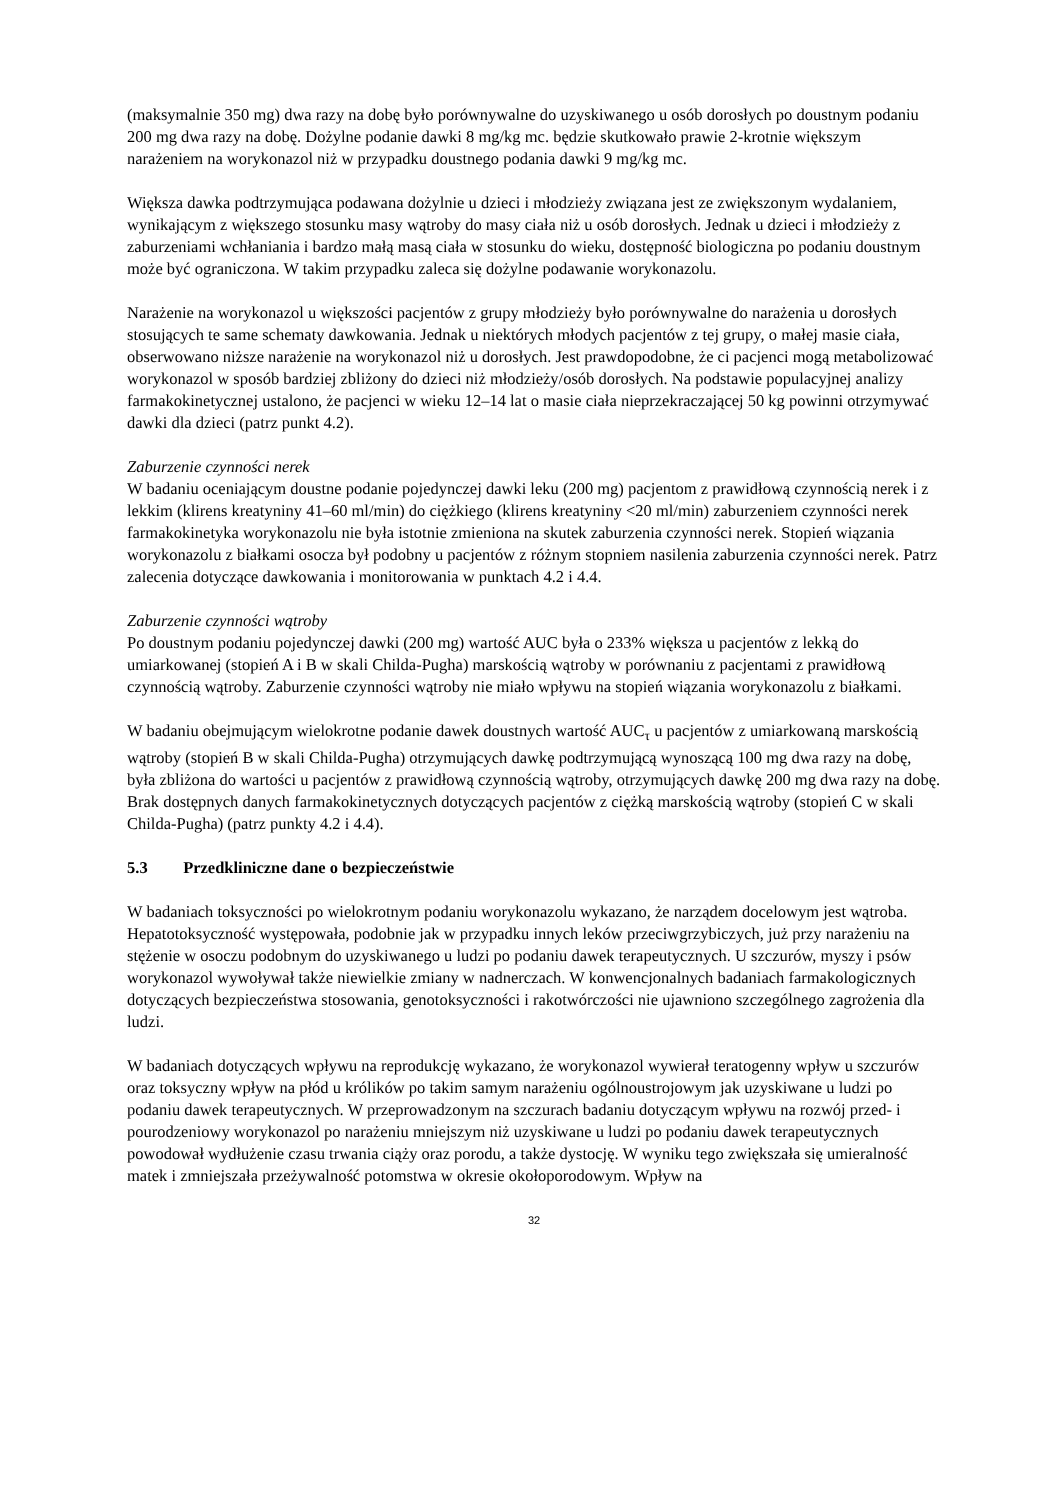(maksymalnie 350 mg) dwa razy na dobę było porównywalne do uzyskiwanego u osób dorosłych po doustnym podaniu 200 mg dwa razy na dobę. Dożylne podanie dawki 8 mg/kg mc. będzie skutkowało prawie 2-krotnie większym narażeniem na worykonazol niż w przypadku doustnego podania dawki 9 mg/kg mc.
Większa dawka podtrzymująca podawana dożylnie u dzieci i młodzieży związana jest ze zwiększonym wydalaniem, wynikającym z większego stosunku masy wątroby do masy ciała niż u osób dorosłych. Jednak u dzieci i młodzieży z zaburzeniami wchłaniania i bardzo małą masą ciała w stosunku do wieku, dostępność biologiczna po podaniu doustnym może być ograniczona. W takim przypadku zaleca się dożylne podawanie worykonazolu.
Narażenie na worykonazol u większości pacjentów z grupy młodzieży było porównywalne do narażenia u dorosłych stosujących te same schematy dawkowania. Jednak u niektórych młodych pacjentów z tej grupy, o małej masie ciała, obserwowano niższe narażenie na worykonazol niż u dorosłych. Jest prawdopodobne, że ci pacjenci mogą metabolizować worykonazol w sposób bardziej zbliżony do dzieci niż młodzieży/osób dorosłych. Na podstawie populacyjnej analizy farmakokinetycznej ustalono, że pacjenci w wieku 12–14 lat o masie ciała nieprzekraczającej 50 kg powinni otrzymywać dawki dla dzieci (patrz punkt 4.2).
Zaburzenie czynności nerek
W badaniu oceniającym doustne podanie pojedynczej dawki leku (200 mg) pacjentom z prawidłową czynnością nerek i z lekkim (klirens kreatyniny 41–60 ml/min) do ciężkiego (klirens kreatyniny <20 ml/min) zaburzeniem czynności nerek farmakokinetyka worykonazolu nie była istotnie zmieniona na skutek zaburzenia czynności nerek. Stopień wiązania worykonazolu z białkami osocza był podobny u pacjentów z różnym stopniem nasilenia zaburzenia czynności nerek. Patrz zalecenia dotyczące dawkowania i monitorowania w punktach 4.2 i 4.4.
Zaburzenie czynności wątroby
Po doustnym podaniu pojedynczej dawki (200 mg) wartość AUC była o 233% większa u pacjentów z lekką do umiarkowanej (stopień A i B w skali Childa-Pugha) marskością wątroby w porównaniu z pacjentami z prawidłową czynnością wątroby. Zaburzenie czynności wątroby nie miało wpływu na stopień wiązania worykonazolu z białkami.
W badaniu obejmującym wielokrotne podanie dawek doustnych wartość AUC<sub>τ</sub> u pacjentów z umiarkowaną marskością wątroby (stopień B w skali Childa-Pugha) otrzymujących dawkę podtrzymującą wynoszącą 100 mg dwa razy na dobę, była zbliżona do wartości u pacjentów z prawidłową czynnością wątroby, otrzymujących dawkę 200 mg dwa razy na dobę. Brak dostępnych danych farmakokinetycznych dotyczących pacjentów z ciężką marskością wątroby (stopień C w skali Childa-Pugha) (patrz punkty 4.2 i 4.4).
5.3 Przedkliniczne dane o bezpieczeństwie
W badaniach toksyczności po wielokrotnym podaniu worykonazolu wykazano, że narządem docelowym jest wątroba. Hepatotoksyczność występowała, podobnie jak w przypadku innych leków przeciwgrzybiczych, już przy narażeniu na stężenie w osoczu podobnym do uzyskiwanego u ludzi po podaniu dawek terapeutycznych. U szczurów, myszy i psów worykonazol wywoływał także niewielkie zmiany w nadnerczach. W konwencjonalnych badaniach farmakologicznych dotyczących bezpieczeństwa stosowania, genotoksyczności i rakotwórczości nie ujawniono szczególnego zagrożenia dla ludzi.
W badaniach dotyczących wpływu na reprodukcję wykazano, że worykonazol wywierał teratogenny wpływ u szczurów oraz toksyczny wpływ na płód u królików po takim samym narażeniu ogólnoustrojowym jak uzyskiwane u ludzi po podaniu dawek terapeutycznych. W przeprowadzonym na szczurach badaniu dotyczącym wpływu na rozwój przed- i pourodzeniowy worykonazol po narażeniu mniejszym niż uzyskiwane u ludzi po podaniu dawek terapeutycznych powodował wydłużenie czasu trwania ciąży oraz porodu, a także dystocję. W wyniku tego zwiększała się umieralność matek i zmniejszała przeżywalność potomstwa w okresie okołoporodowym. Wpływ na
32